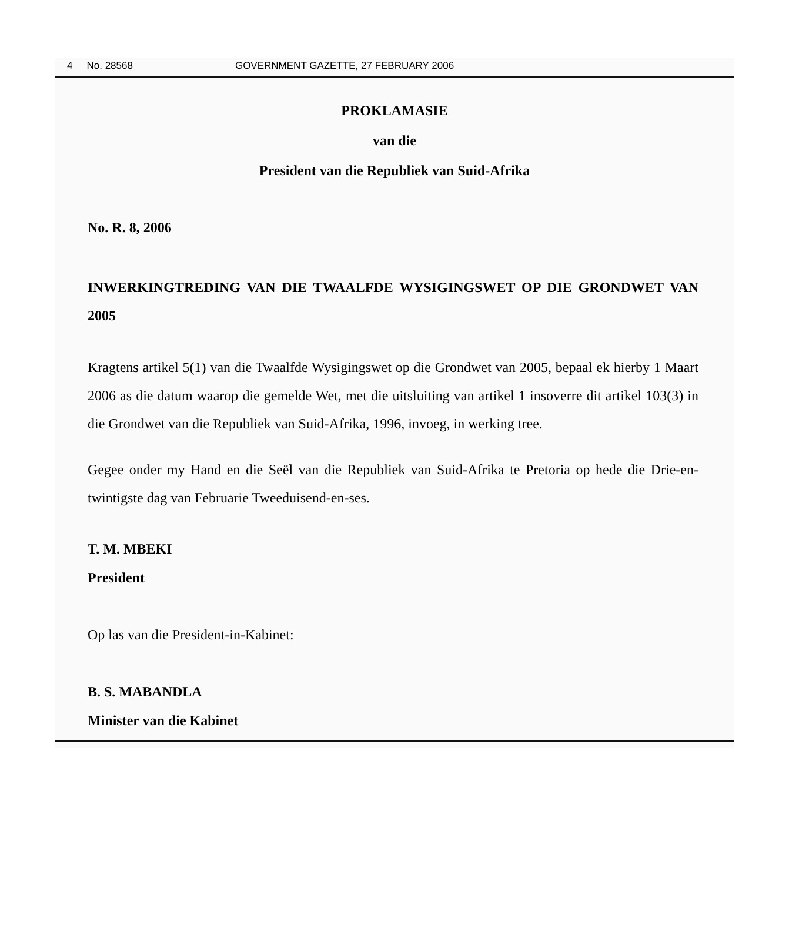4 No. 28568 GOVERNMENT GAZETTE, 27 FEBRUARY 2006
PROKLAMASIE
van die
President van die Republiek van Suid-Afrika
No. R. 8, 2006
INWERKINGTREDING VAN DIE TWAALFDE WYSIGINGSWET OP DIE GRONDWET VAN 2005
Kragtens artikel 5(1) van die Twaalfde Wysigingswet op die Grondwet van 2005, bepaal ek hierby 1 Maart 2006 as die datum waarop die gemelde Wet, met die uitsluiting van artikel 1 insoverre dit artikel 103(3) in die Grondwet van die Republiek van Suid-Afrika, 1996, invoeg, in werking tree.
Gegee onder my Hand en die Seël van die Republiek van Suid-Afrika te Pretoria op hede die Drie-en-twintigste dag van Februarie Tweeduisend-en-ses.
T. M. MBEKI
President
Op las van die President-in-Kabinet:
B. S. MABANDLA
Minister van die Kabinet